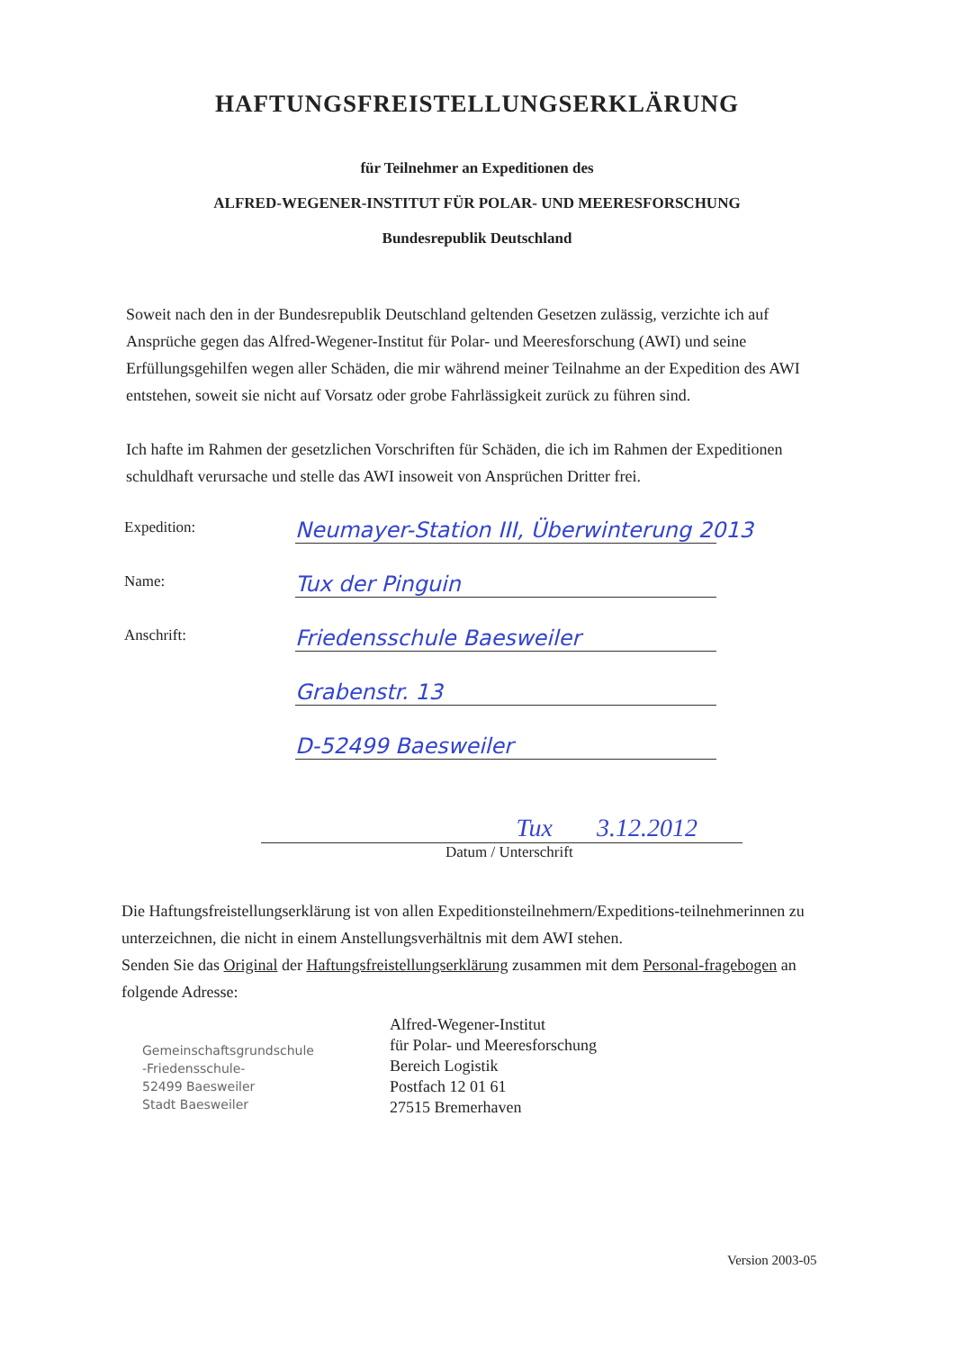HAFTUNGSFREISTELLUNGSERKLÄRUNG
für Teilnehmer an Expeditionen des
ALFRED-WEGENER-INSTITUT FÜR POLAR- UND MEERESFORSCHUNG
Bundesrepublik Deutschland
Soweit nach den in der Bundesrepublik Deutschland geltenden Gesetzen zulässig, verzichte ich auf Ansprüche gegen das Alfred-Wegener-Institut für Polar- und Meeresforschung (AWI) und seine Erfüllungsgehilfen wegen aller Schäden, die mir während meiner Teilnahme an der Expedition des AWI entstehen, soweit sie nicht auf Vorsatz oder grobe Fahrlässigkeit zurück zu führen sind.
Ich hafte im Rahmen der gesetzlichen Vorschriften für Schäden, die ich im Rahmen der Expeditionen schuldhaft verursache und stelle das AWI insoweit von Ansprüchen Dritter frei.
Expedition:
Neumayer-Station III, Überwinterung 2013
Name:
Tux der Pinguin
Anschrift:
Friedensschule Baesweiler
Grabenstr. 13
D-52499 Baesweiler
Tux 3.12.2012
Datum / Unterschrift
Die Haftungsfreistellungserklärung ist von allen Expeditionsteilnehmern/Expeditions-teilnehmerinnen zu unterzeichnen, die nicht in einem Anstellungsverhältnis mit dem AWI stehen.
Senden Sie das Original der Haftungsfreistellungserklärung zusammen mit dem Personal-fragebogen an folgende Adresse:
Gemeinschaftsgrundschule
-Friedensschule-
52499 Baesweiler
Stadt Baesweiler
Alfred-Wegener-Institut
für Polar- und Meeresforschung
Bereich Logistik
Postfach 12 01 61
27515 Bremerhaven
Version 2003-05